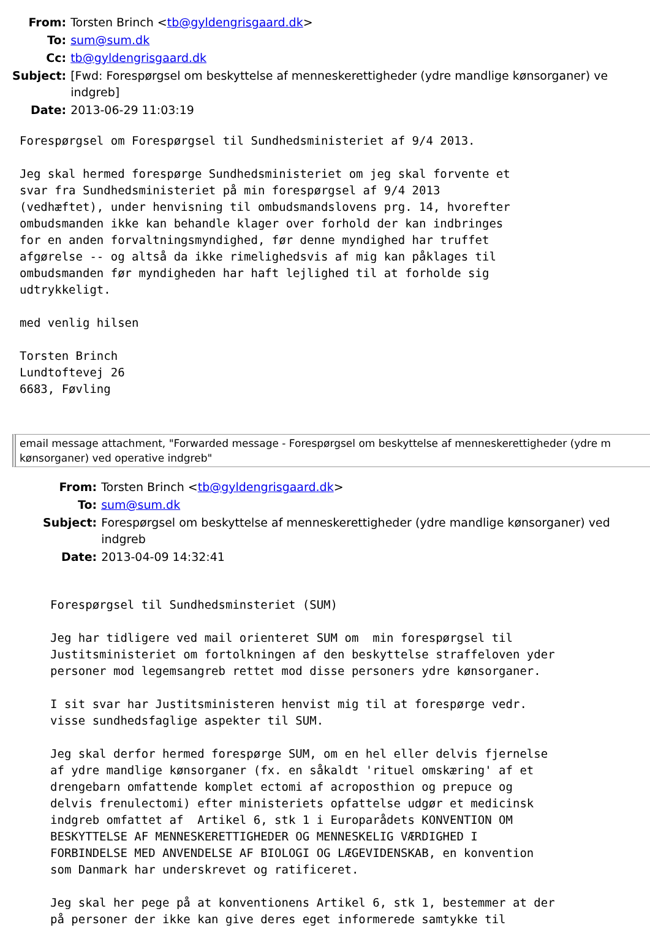| From: | Torsten Brinch < tb@gyldengrisgaard.dk > |
| To: | sum@sum.dk |
| Cc: | tb@gyldengrisgaard.dk |
| Subject: | [Fwd: Forespørgsel om beskyttelse af menneskerettigheder (ydre mandlige kønsorganer) ve indgreb] |
| Date: | 2013-06-29 11:03:19 |
Forespørgsel om Forespørgsel til Sundhedsministeriet af 9/4 2013.

Jeg skal hermed forespørge Sundhedsministeriet om jeg skal forvente et
svar fra Sundhedsministeriet på min forespørgsel af 9/4 2013
(vedhæftet), under henvisning til ombudsmandslovens prg. 14, hvorefter
ombudsmanden ikke kan behandle klager over forhold der kan indbringes
for en anden forvaltningsmyndighed, før denne myndighed har truffet
afgørelse -- og altså da ikke rimelighedsvis af mig kan påklages til
ombudsmanden før myndigheden har haft lejlighed til at forholde sig
udtrykkeligt.

med venlig hilsen

Torsten Brinch
Lundtoftevej 26
6683, Føvling
email message attachment, "Forwarded message - Forespørgsel om beskyttelse af menneskerettigheder (ydre m
kønsorganer) ved operative indgreb"
| From: | Torsten Brinch < tb@gyldengrisgaard.dk > |
| To: | sum@sum.dk |
| Subject: | Forespørgsel om beskyttelse af menneskerettigheder (ydre mandlige kønsorganer) ved indgreb |
| Date: | 2013-04-09 14:32:41 |
Forespørgsel til Sundhedsminsteriet (SUM)

Jeg har tidligere ved mail orienteret SUM om  min forespørgsel til
Justitsministeriet om fortolkningen af den beskyttelse straffeloven yder
personer mod legemsangreb rettet mod disse personers ydre kønsorganer.

I sit svar har Justitsministeren henvist mig til at forespørge vedr.
visse sundhedsfaglige aspekter til SUM.

Jeg skal derfor hermed forespørge SUM, om en hel eller delvis fjernelse
af ydre mandlige kønsorganer (fx. en såkaldt 'rituel omskæring' af et
drengebarn omfattende komplet ectomi af acroposthion og prepuce og
delvis frenulectomi) efter ministeriets opfattelse udgør et medicinsk
indgreb omfattet af  Artikel 6, stk 1 i Europarådets KONVENTION OM
BESKYTTELSE AF MENNESKERETTIGHEDER OG MENNESKELIG VÆRDIGHED I
FORBINDELSE MED ANVENDELSE AF BIOLOGI OG LÆGEVIDENSKAB, en konvention
som Danmark har underskrevet og ratificeret.

Jeg skal her pege på at konventionens Artikel 6, stk 1, bestemmer at der
på personer der ikke kan give deres eget informerede samtykke til